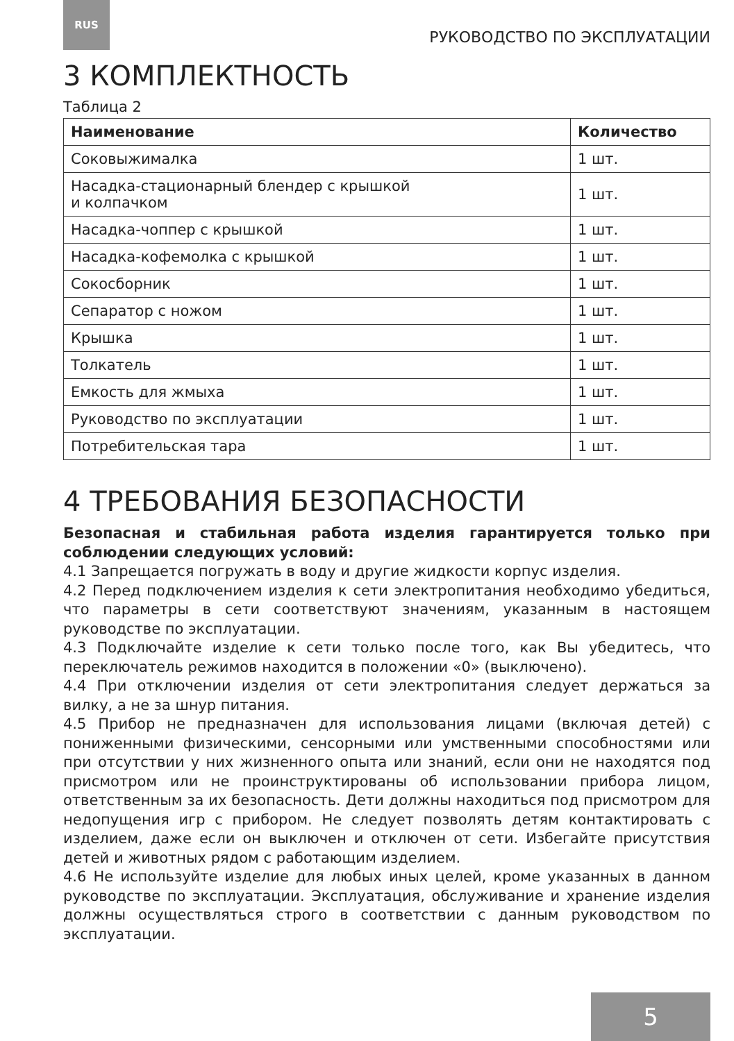RUS
РУКОВОДСТВО ПО ЭКСПЛУАТАЦИИ
3 КОМПЛЕКТНОСТЬ
Таблица 2
| Наименование | Количество |
| --- | --- |
| Соковыжималка | 1 шт. |
| Насадка-стационарный блендер с крышкой и колпачком | 1 шт. |
| Насадка-чоппер с крышкой | 1 шт. |
| Насадка-кофемолка с крышкой | 1 шт. |
| Сокосборник | 1 шт. |
| Сепаратор с ножом | 1 шт. |
| Крышка | 1 шт. |
| Толкатель | 1 шт. |
| Емкость для жмыха | 1 шт. |
| Руководство по эксплуатации | 1 шт. |
| Потребительская тара | 1 шт. |
4 ТРЕБОВАНИЯ БЕЗОПАСНОСТИ
Безопасная и стабильная работа изделия гарантируется только при соблюдении следующих условий:
4.1 Запрещается погружать в воду и другие жидкости корпус изделия.
4.2 Перед подключением изделия к сети электропитания необходимо убедиться, что параметры в сети соответствуют значениям, указанным в настоящем руководстве по эксплуатации.
4.3 Подключайте изделие к сети только после того, как Вы убедитесь, что переключатель режимов находится в положении «0» (выключено).
4.4 При отключении изделия от сети электропитания следует держаться за вилку, а не за шнур питания.
4.5 Прибор не предназначен для использования лицами (включая детей) с пониженными физическими, сенсорными или умственными способностями или при отсутствии у них жизненного опыта или знаний, если они не находятся под присмотром или не проинструктированы об использовании прибора лицом, ответственным за их безопасность. Дети должны находиться под присмотром для недопущения игр с прибором. Не следует позволять детям контактировать с изделием, даже если он выключен и отключен от сети. Избегайте присутствия детей и животных рядом с работающим изделием.
4.6 Не используйте изделие для любых иных целей, кроме указанных в данном руководстве по эксплуатации. Эксплуатация, обслуживание и хранение изделия должны осуществляться строго в соответствии с данным руководством по эксплуатации.
5